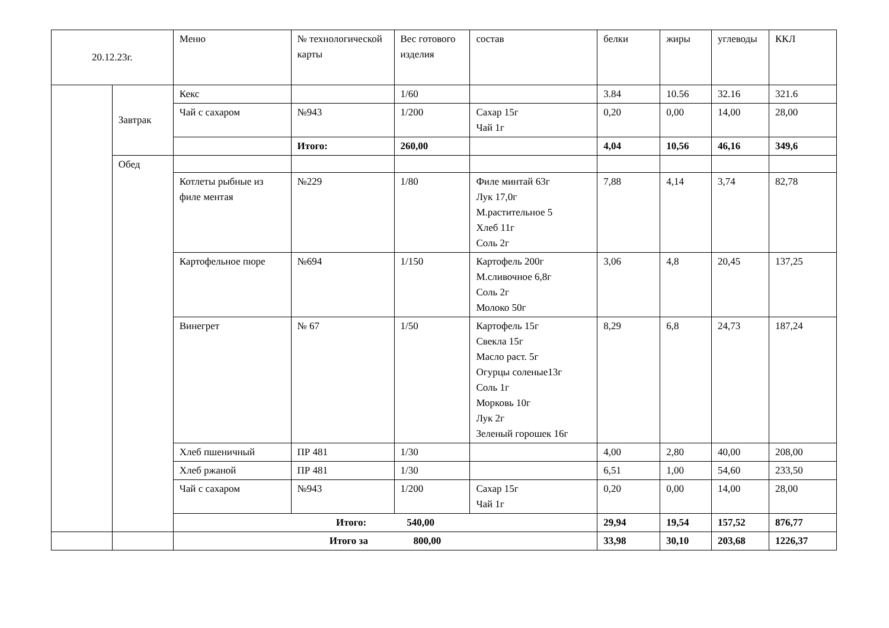| 20.12.23г. | | Меню | № технологической карты | Вес готового изделия | состав | белки | жиры | углеводы | ККЛ |
| --- | --- | --- | --- | --- | --- | --- | --- | --- | --- |
| | Завтрак | Кекс | | 1/60 | | 3.84 | 10.56 | 32.16 | 321.6 |
| | | Чай с сахаром | №943 | 1/200 | Сахар 15г Чай 1г | 0,20 | 0,00 | 14,00 | 28,00 |
| | | | Итого: | 260,00 | | 4,04 | 10,56 | 46,16 | 349,6 |
| | Обед | | | | | | | | |
| | | Котлеты рыбные из филе ментая | №229 | 1/80 | Филе минтай 63г Лук 17,0г М.растительное 5 Хлеб 11г Соль 2г | 7,88 | 4,14 | 3,74 | 82,78 |
| | | Картофельное пюре | №694 | 1/150 | Картофель 200г М.сливочное 6,8г Соль 2г Молоко 50г | 3,06 | 4,8 | 20,45 | 137,25 |
| | | Винегрет | № 67 | 1/50 | Картофель 15г Свекла 15г Масло раст. 5г Огурцы соленые13г Соль 1г Морковь 10г Лук 2г Зеленый горошек 16г | 8,29 | 6,8 | 24,73 | 187,24 |
| | | Хлеб пшеничный | ПР 481 | 1/30 | | 4,00 | 2,80 | 40,00 | 208,00 |
| | | Хлеб ржаной | ПР 481 | 1/30 | | 6,51 | 1,00 | 54,60 | 233,50 |
| | | Чай с сахаром | №943 | 1/200 | Сахар 15г Чай 1г | 0,20 | 0,00 | 14,00 | 28,00 |
| | | Итого: 540,00 | | | | 29,94 | 19,54 | 157,52 | 876,77 |
| | | Итого за 800,00 | 33,98 | 30,10 | 203,68 | 1226,37 |